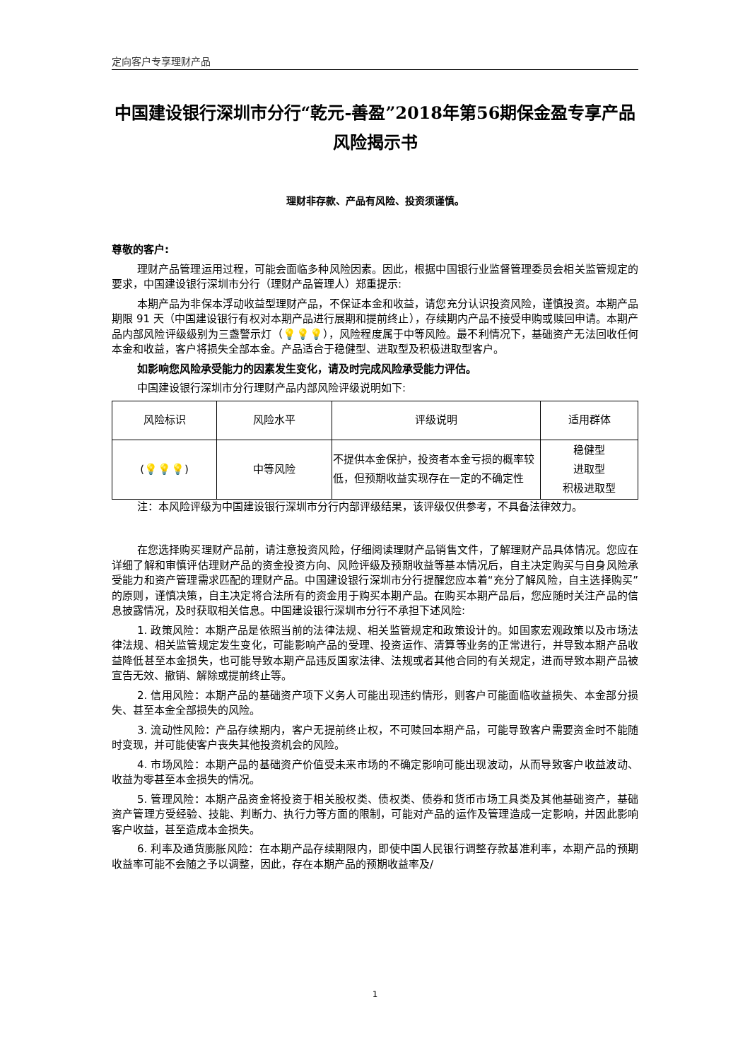定向客户专享理财产品
中国建设银行深圳市分行“乾元-善盈”2018年第56期保金盈专享产品风险揭示书
理财非存款、产品有风险、投资须谨慎。
尊敬的客户:
理财产品管理运用过程，可能会面临多种风险因素。因此，根据中国银行业监督管理委员会相关监管规定的要求，中国建设银行深圳市分行（理财产品管理人）郑重提示:
本期产品为非保本浮动收益型理财产品，不保证本金和收益，请您充分认识投资风险，谨慎投资。本期产品期限 91 天（中国建设银行有权对本期产品进行展期和提前终止），存续期内产品不接受申购或赎回申请。本期产品内部风险评级级别为三盏警示灯（💡💡💡），风险程度属于中等风险。最不利情况下，基础资产无法回收任何本金和收益，客户将损失全部本金。产品适合于稳健型、进取型及积极进取型客户。
如影响您风险承受能力的因素发生变化，请及时完成风险承受能力评估。
中国建设银行深圳市分行理财产品内部风险评级说明如下:
| 风险标识 | 风险水平 | 评级说明 | 适用群体 |
| --- | --- | --- | --- |
| ( 💡💡💡 ) | 中等风险 | 不提供本金保护，投资者本金亏损的概率较低，但预期收益实现存在一定的不确定性 | 稳健型 进取型 积极进取型 |
注：本风险评级为中国建设银行深圳市分行内部评级结果，该评级仅供参考，不具备法律效力。
在您选择购买理财产品前，请注意投资风险，仔细阅读理财产品销售文件，了解理财产品具体情况。您应在详细了解和审慎评估理财产品的资金投资方向、风险评级及预期收益等基本情况后，自主决定购买与自身风险承受能力和资产管理需求匹配的理财产品。中国建设银行深圳市分行提醒您应本着“充分了解风险，自主选择购买”的原则，谨慎决策，自主决定将合法所有的资金用于购买本期产品。在购买本期产品后，您应随时关注产品的信息披露情况，及时获取相关信息。中国建设银行深圳市分行不承担下述风险:
1. 政策风险：本期产品是依照当前的法律法规、相关监管规定和政策设计的。如国家宏观政策以及市场法律法规、相关监管规定发生变化，可能影响产品的受理、投资运作、清算等业务的正常进行，并导致本期产品收益降低甚至本金损失，也可能导致本期产品违反国家法律、法规或者其他合同的有关规定，进而导致本期产品被宣告无效、撤销、解除或提前终止等。
2. 信用风险：本期产品的基础资产项下义务人可能出现违约情形，则客户可能面临收益损失、本金部分损失、甚至本金全部损失的风险。
3. 流动性风险：产品存续期内，客户无提前终止权，不可赎回本期产品，可能导致客户需要资金时不能随时变现，并可能使客户丧失其他投资机会的风险。
4. 市场风险：本期产品的基础资产价值受未来市场的不确定影响可能出现波动，从而导致客户收益波动、收益为零甚至本金损失的情况。
5. 管理风险：本期产品资金将投资于相关股权类、债权类、债券和货币市场工具类及其他基础资产，基础资产管理方受经验、技能、判断力、执行力等方面的限制，可能对产品的运作及管理造成一定影响，并因此影响客户收益，甚至造成本金损失。
6. 利率及通货膨胀风险：在本期产品存续期限内，即使中国人民银行调整存款基准利率，本期产品的预期收益率可能不会随之予以调整，因此，存在本期产品的预期收益率及/
1